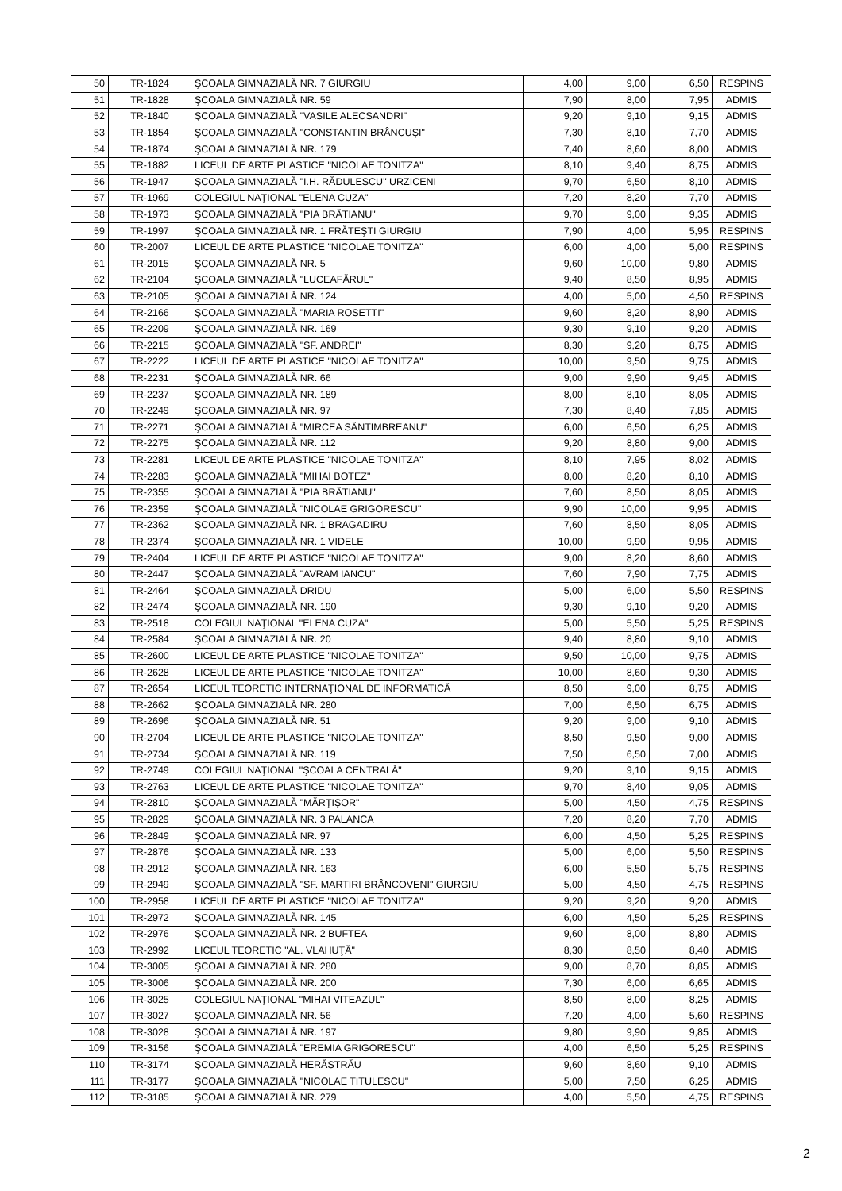| 50 | TR-1824 | ŞCOALA GIMNAZIALĂ NR. 7 GIURGIU | 4,00 | 9,00 | 6,50 | RESPINS |
| 51 | TR-1828 | ŞCOALA GIMNAZIALĂ NR. 59 | 7,90 | 8,00 | 7,95 | ADMIS |
| 52 | TR-1840 | ŞCOALA GIMNAZIALĂ "VASILE ALECSANDRI" | 9,20 | 9,10 | 9,15 | ADMIS |
| 53 | TR-1854 | ŞCOALA GIMNAZIALĂ "CONSTANTIN BRÂNCUŞI" | 7,30 | 8,10 | 7,70 | ADMIS |
| 54 | TR-1874 | ŞCOALA GIMNAZIALĂ NR. 179 | 7,40 | 8,60 | 8,00 | ADMIS |
| 55 | TR-1882 | LICEUL DE ARTE PLASTICE "NICOLAE TONITZA" | 8,10 | 9,40 | 8,75 | ADMIS |
| 56 | TR-1947 | ŞCOALA GIMNAZIALĂ "I.H. RĂDULESCU" URZICENI | 9,70 | 6,50 | 8,10 | ADMIS |
| 57 | TR-1969 | COLEGIUL NAŢIONAL "ELENA CUZA" | 7,20 | 8,20 | 7,70 | ADMIS |
| 58 | TR-1973 | ŞCOALA GIMNAZIALĂ "PIA BRĂTIANU" | 9,70 | 9,00 | 9,35 | ADMIS |
| 59 | TR-1997 | ŞCOALA GIMNAZIALĂ NR. 1 FRĂTEŞTI GIURGIU | 7,90 | 4,00 | 5,95 | RESPINS |
| 60 | TR-2007 | LICEUL DE ARTE PLASTICE "NICOLAE TONITZA" | 6,00 | 4,00 | 5,00 | RESPINS |
| 61 | TR-2015 | ŞCOALA GIMNAZIALĂ NR. 5 | 9,60 | 10,00 | 9,80 | ADMIS |
| 62 | TR-2104 | ŞCOALA GIMNAZIALĂ "LUCEAFĂRUL" | 9,40 | 8,50 | 8,95 | ADMIS |
| 63 | TR-2105 | ŞCOALA GIMNAZIALĂ NR. 124 | 4,00 | 5,00 | 4,50 | RESPINS |
| 64 | TR-2166 | ŞCOALA GIMNAZIALĂ "MARIA ROSETTI" | 9,60 | 8,20 | 8,90 | ADMIS |
| 65 | TR-2209 | ŞCOALA GIMNAZIALĂ NR. 169 | 9,30 | 9,10 | 9,20 | ADMIS |
| 66 | TR-2215 | ŞCOALA GIMNAZIALĂ "SF. ANDREI" | 8,30 | 9,20 | 8,75 | ADMIS |
| 67 | TR-2222 | LICEUL DE ARTE PLASTICE "NICOLAE TONITZA" | 10,00 | 9,50 | 9,75 | ADMIS |
| 68 | TR-2231 | ŞCOALA GIMNAZIALĂ NR. 66 | 9,00 | 9,90 | 9,45 | ADMIS |
| 69 | TR-2237 | ŞCOALA GIMNAZIALĂ NR. 189 | 8,00 | 8,10 | 8,05 | ADMIS |
| 70 | TR-2249 | ŞCOALA GIMNAZIALĂ NR. 97 | 7,30 | 8,40 | 7,85 | ADMIS |
| 71 | TR-2271 | ŞCOALA GIMNAZIALĂ "MIRCEA SÂNTIMBREANU" | 6,00 | 6,50 | 6,25 | ADMIS |
| 72 | TR-2275 | ŞCOALA GIMNAZIALĂ NR. 112 | 9,20 | 8,80 | 9,00 | ADMIS |
| 73 | TR-2281 | LICEUL DE ARTE PLASTICE "NICOLAE TONITZA" | 8,10 | 7,95 | 8,02 | ADMIS |
| 74 | TR-2283 | ŞCOALA GIMNAZIALĂ "MIHAI BOTEZ" | 8,00 | 8,20 | 8,10 | ADMIS |
| 75 | TR-2355 | ŞCOALA GIMNAZIALĂ "PIA BRĂTIANU" | 7,60 | 8,50 | 8,05 | ADMIS |
| 76 | TR-2359 | ŞCOALA GIMNAZIALĂ "NICOLAE GRIGORESCU" | 9,90 | 10,00 | 9,95 | ADMIS |
| 77 | TR-2362 | ŞCOALA GIMNAZIALĂ NR. 1 BRAGADIRU | 7,60 | 8,50 | 8,05 | ADMIS |
| 78 | TR-2374 | ŞCOALA GIMNAZIALĂ NR. 1 VIDELE | 10,00 | 9,90 | 9,95 | ADMIS |
| 79 | TR-2404 | LICEUL DE ARTE PLASTICE "NICOLAE TONITZA" | 9,00 | 8,20 | 8,60 | ADMIS |
| 80 | TR-2447 | ŞCOALA GIMNAZIALĂ "AVRAM IANCU" | 7,60 | 7,90 | 7,75 | ADMIS |
| 81 | TR-2464 | ŞCOALA GIMNAZIALĂ DRIDU | 5,00 | 6,00 | 5,50 | RESPINS |
| 82 | TR-2474 | ŞCOALA GIMNAZIALĂ NR. 190 | 9,30 | 9,10 | 9,20 | ADMIS |
| 83 | TR-2518 | COLEGIUL NAŢIONAL "ELENA CUZA" | 5,00 | 5,50 | 5,25 | RESPINS |
| 84 | TR-2584 | ŞCOALA GIMNAZIALĂ NR. 20 | 9,40 | 8,80 | 9,10 | ADMIS |
| 85 | TR-2600 | LICEUL DE ARTE PLASTICE "NICOLAE TONITZA" | 9,50 | 10,00 | 9,75 | ADMIS |
| 86 | TR-2628 | LICEUL DE ARTE PLASTICE "NICOLAE TONITZA" | 10,00 | 8,60 | 9,30 | ADMIS |
| 87 | TR-2654 | LICEUL TEORETIC INTERNAŢIONAL DE INFORMATICĂ | 8,50 | 9,00 | 8,75 | ADMIS |
| 88 | TR-2662 | ŞCOALA GIMNAZIALĂ NR. 280 | 7,00 | 6,50 | 6,75 | ADMIS |
| 89 | TR-2696 | ŞCOALA GIMNAZIALĂ NR. 51 | 9,20 | 9,00 | 9,10 | ADMIS |
| 90 | TR-2704 | LICEUL DE ARTE PLASTICE "NICOLAE TONITZA" | 8,50 | 9,50 | 9,00 | ADMIS |
| 91 | TR-2734 | ŞCOALA GIMNAZIALĂ NR. 119 | 7,50 | 6,50 | 7,00 | ADMIS |
| 92 | TR-2749 | COLEGIUL NAŢIONAL "ŞCOALA CENTRALĂ" | 9,20 | 9,10 | 9,15 | ADMIS |
| 93 | TR-2763 | LICEUL DE ARTE PLASTICE "NICOLAE TONITZA" | 9,70 | 8,40 | 9,05 | ADMIS |
| 94 | TR-2810 | ŞCOALA GIMNAZIALĂ "MĂRŢIŞOR" | 5,00 | 4,50 | 4,75 | RESPINS |
| 95 | TR-2829 | ŞCOALA GIMNAZIALĂ NR. 3 PALANCA | 7,20 | 8,20 | 7,70 | ADMIS |
| 96 | TR-2849 | ŞCOALA GIMNAZIALĂ NR. 97 | 6,00 | 4,50 | 5,25 | RESPINS |
| 97 | TR-2876 | ŞCOALA GIMNAZIALĂ NR. 133 | 5,00 | 6,00 | 5,50 | RESPINS |
| 98 | TR-2912 | ŞCOALA GIMNAZIALĂ NR. 163 | 6,00 | 5,50 | 5,75 | RESPINS |
| 99 | TR-2949 | ŞCOALA GIMNAZIALĂ "SF. MARTIRI BRÂNCOVENI" GIURGIU | 5,00 | 4,50 | 4,75 | RESPINS |
| 100 | TR-2958 | LICEUL DE ARTE PLASTICE "NICOLAE TONITZA" | 9,20 | 9,20 | 9,20 | ADMIS |
| 101 | TR-2972 | ŞCOALA GIMNAZIALĂ NR. 145 | 6,00 | 4,50 | 5,25 | RESPINS |
| 102 | TR-2976 | ŞCOALA GIMNAZIALĂ NR. 2 BUFTEA | 9,60 | 8,00 | 8,80 | ADMIS |
| 103 | TR-2992 | LICEUL TEORETIC "AL. VLAHUŢĂ" | 8,30 | 8,50 | 8,40 | ADMIS |
| 104 | TR-3005 | ŞCOALA GIMNAZIALĂ NR. 280 | 9,00 | 8,70 | 8,85 | ADMIS |
| 105 | TR-3006 | ŞCOALA GIMNAZIALĂ NR. 200 | 7,30 | 6,00 | 6,65 | ADMIS |
| 106 | TR-3025 | COLEGIUL NAŢIONAL "MIHAI VITEAZUL" | 8,50 | 8,00 | 8,25 | ADMIS |
| 107 | TR-3027 | ŞCOALA GIMNAZIALĂ NR. 56 | 7,20 | 4,00 | 5,60 | RESPINS |
| 108 | TR-3028 | ŞCOALA GIMNAZIALĂ NR. 197 | 9,80 | 9,90 | 9,85 | ADMIS |
| 109 | TR-3156 | ŞCOALA GIMNAZIALĂ "EREMIA GRIGORESCU" | 4,00 | 6,50 | 5,25 | RESPINS |
| 110 | TR-3174 | ŞCOALA GIMNAZIALĂ HERĂSTRĂU | 9,60 | 8,60 | 9,10 | ADMIS |
| 111 | TR-3177 | ŞCOALA GIMNAZIALĂ "NICOLAE TITULESCU" | 5,00 | 7,50 | 6,25 | ADMIS |
| 112 | TR-3185 | ŞCOALA GIMNAZIALĂ NR. 279 | 4,00 | 5,50 | 4,75 | RESPINS |
2